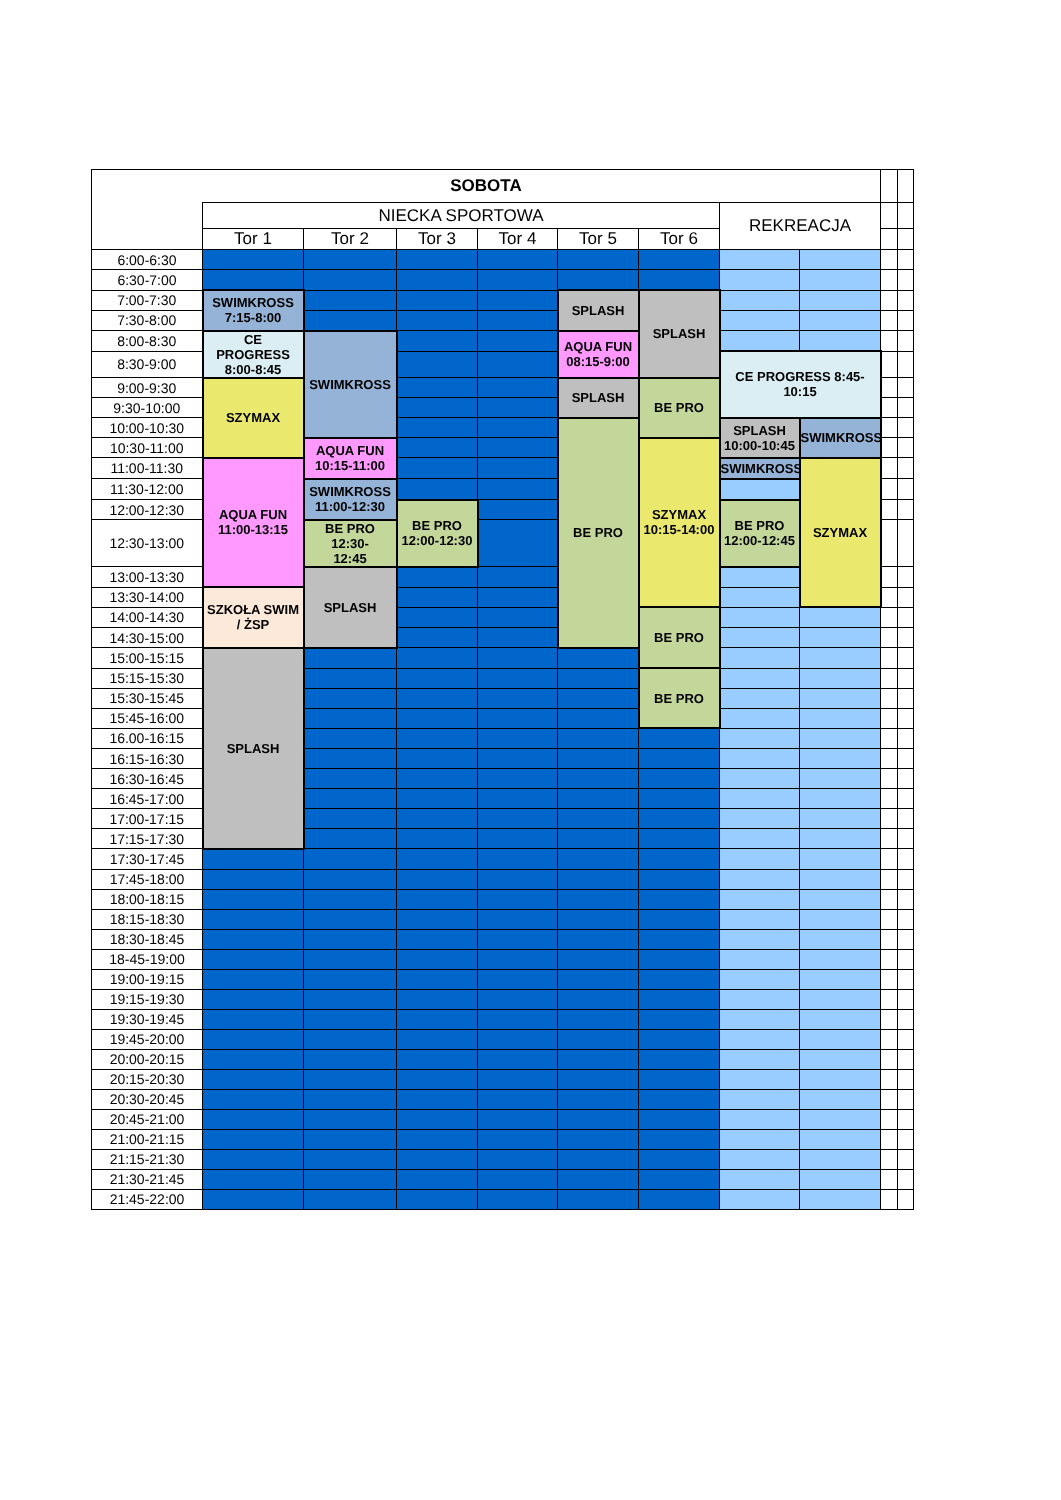| SOBOTA | | | | | | | | | | |
| | NIECKA SPORTOWA | | | | | | REKREACJA | | | |
| | Tor 1 | Tor 2 | Tor 3 | Tor 4 | Tor 5 | Tor 6 | | | | |
| 6:00-6:30 | | | | | | | | | | |
| 6:30-7:00 | | | | | | | | | | |
| 7:00-7:30 | SWIMKROSS 7:15-8:00 | | | | SPLASH | SPLASH | | | | |
| 7:30-8:00 | | | | | | | | | | |
| 8:00-8:30 | CE PROGRESS 8:00-8:45 | SWIMKROSS | | | AQUA FUN 08:15-9:00 | | | | | |
| 8:30-9:00 | | | | | | | CE PROGRESS 8:45- 10:15 | | | |
| 9:00-9:30 | SZYMAX | | | | SPLASH | BE PRO | | | | |
| 9:30-10:00 | | | | | | | | | | |
| 10:00-10:30 | | | | | BE PRO | | SPLASH 10:00-10:45 | SWIMKROSS | | |
| 10:30-11:00 | | AQUA FUN 10:15-11:00 | | | | SZYMAX 10:15-14:00 | | | | |
| 11:00-11:30 | AQUA FUN 11:00-13:15 | | | | | | SWIMKROSS | SZYMAX | | |
| 11:30-12:00 | | SWIMKROSS 11:00-12:30 | | | | | | | | |
| 12:00-12:30 | | | BE PRO 12:00-12:30 | | | | BE PRO 12:00-12:45 | | | |
| 12:30-13:00 | | BE PRO 12:30- 12:45 | | | | | | | | |
| 13:00-13:30 | | SPLASH | | | | | | | | |
| 13:30-14:00 | SZKOŁA SWIM / ŻSP | | | | | | | | | |
| 14:00-14:30 | | | | | | BE PRO | | | | |
| 14:30-15:00 | | | | | | | | | | |
| 15:00-15:15 | SPLASH | | | | | | | | | |
| 15:15-15:30 | | | | | | BE PRO | | | | |
| 15:30-15:45 | | | | | | | | | | |
| 15:45-16:00 | | | | | | | | | | |
| 16.00-16:15 | | | | | | | | | | |
| 16:15-16:30 | | | | | | | | | | |
| 16:30-16:45 | | | | | | | | | | |
| 16:45-17:00 | | | | | | | | | | |
| 17:00-17:15 | | | | | | | | | | |
| 17:15-17:30 | | | | | | | | | | |
| 17:30-17:45 | | | | | | | | | | |
| 17:45-18:00 | | | | | | | | | | |
| 18:00-18:15 | | | | | | | | | | |
| 18:15-18:30 | | | | | | | | | | |
| 18:30-18:45 | | | | | | | | | | |
| 18-45-19:00 | | | | | | | | | | |
| 19:00-19:15 | | | | | | | | | | |
| 19:15-19:30 | | | | | | | | | | |
| 19:30-19:45 | | | | | | | | | | |
| 19:45-20:00 | | | | | | | | | | |
| 20:00-20:15 | | | | | | | | | | |
| 20:15-20:30 | | | | | | | | | | |
| 20:30-20:45 | | | | | | | | | | |
| 20:45-21:00 | | | | | | | | | | |
| 21:00-21:15 | | | | | | | | | | |
| 21:15-21:30 | | | | | | | | | | |
| 21:30-21:45 | | | | | | | | | | |
| 21:45-22:00 | | | | | | | | | | |